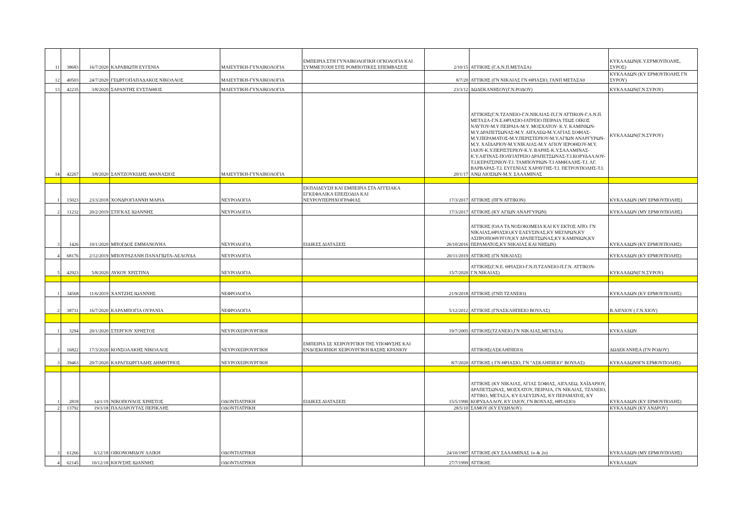| 11 | 38683 | 16/7/2020 | ΚΑΡΑΒΙΩΤΗ ΕΥΓΕΝΙΑ | ΜΑΙΕΥΤΙΚΗ-ΓΥΝΑΙΚΟΛΟΓΙΑ | ΕΜΠΕΙΡΙΑ ΣΤΗ ΓΥΝΑΙΚΟΛΟΓΙΚΗ ΟΓΚΟΛΟΓΙΑ ΚΑΙ ΣΥΜΜΕΤΟΧΗ ΣΤΙΣ ΡΟΜΠΟΤΙΚΕΣ ΕΠΕΜΒΑΣΕΙΣ | 2/10/15 | ΑΤΤΙΚΗΣ (Γ.Α.Ν.Π.ΜΕΤΑΞΑ) | ΚΥΚΛΑΔΩΝ(Κ.Υ.ΕΡΜΟΥΠΟΛΗΣ, ΣΥΡΟΣ) |
| 12 | 40503 | 24/7/2020 | ΓΕΩΡΓΟΠΑΠΑΔΑΚΟΣ ΝΙΚΟΛΑΟΣ | ΜΑΙΕΥΤΙΚΗ-ΓΥΝΑΙΚΟΛΟΓΙΑ | | 8/7/20 | ΑΤΤΙΚΗΣ (ΓΝ ΝΙΚΑΙΑΣ ΓΝ ΘΡΙΑΣΙΟ, ΓΑΝΠ ΜΕΤΑΞΑ0 | ΚΥΚΛΑΔΩΝ (ΚΥ ΕΡΜΟΥΠΟΛΗΣ ΓΝ ΣΥΡΟΥ) |
| 13 | 42235 | 3/8/2020 | ΣΑΡΑΝΤΗΣ ΕΥΣΤΑΘΙΟΣ | ΜΑΙΕΥΤΙΚΗ-ΓΥΝΑΙΚΟΛΟΓΙΑ | | 23/3/12 | ΔΩΔΕΚΑΝΗΣΟΥ(Γ.Ν.ΡΟΔΟΥ) | ΚΥΚΛΑΔΩΝ(Γ.Ν.ΣΥΡΟΥ) |
| 14 | 42267 | 3/8/2020 | ΣΑΝΤΖΟΥΚΙΔΗΣ ΑΘΑΝΑΣΙΟΣ | ΜΑΙΕΥΤΙΚΗ-ΓΥΝΑΙΚΟΛΟΓΙΑ | | 20/1/17 | ΑΤΤΙΚΗΣ(Γ.Ν.ΤΖΑΝΕΙΟ-Γ.Ν.ΝΙΚΑΙΑΣ-Π.Γ.Ν ΑΤΤΙΚΟΝ-Γ.Α.Ν.Π. ΜΕΤΑΞΑ-Γ.Ν.Ε.ΘΡΙΑΣΙΟ-ΙΑΤΡΕΙΟ ΠΕΙΡΑΙΑ ΤΕΩΣ ΟΙΚΟΣ ΝΑΥΤΟΥ-Μ.Υ ΠΕΙΡΑΙΑ-Μ.Υ. ΜΟΣΧΑΤΟΥ- Κ.Υ. ΚΑΜΙΝΙΩΝ-Μ.Υ.ΔΡΑΠΕΤΣΩΝΑΣ-Μ.Υ. ΑΙΓΑΛΕΩ-Μ.Υ.ΑΓΙΑΣ ΣΟΦΙΑΣ-Μ.Υ.ΠΕΡΑΜΑΤΟΣ-Μ.Υ.ΠΕΡΙΣΤΕΡΙΟΥ-Μ.Υ.ΑΓΙΩΝ ΑΝΑΡΓΥΡΩΝ-Μ.Υ. ΧΑΪΔΑΡΙΟΥ-Μ.Υ.ΝΙΚΑΙΑΣ-Μ.Υ ΑΓΙΟΥ ΙΕΡΟΘΕΟΥ-Μ.Υ. ΙΛΙΟΥ-Κ.Υ.ΠΕΡΙΣΤΕΡΙΟΥ-Κ.Υ. ΒΑΡΗΣ-Κ.Υ.ΣΑΛΑΜΙΝΑΣ-Κ.Υ.ΑΙΓΙΝΑΣ-ΠΟΛΥΙΑΤΡΕΙΟ ΔΡΑΠΕΤΣΩΝΑΣ-Τ.Ι.ΚΟΡΥΔΑΛΛΟΥ-Τ.Ι.ΚΕΡΑΤΣΙΝΙΟΥ-Τ.Ι. ΤΑΜΠΟΥΡΙΩΝ-Τ.Ι ΑΜΦΙΑΛΗΣ-Τ.Ι. ΑΓ. ΒΑΡΒΑΡΑΣ-Τ.Ι. ΕΥΓΕΝΙΑΣ ΧΑΡΑΥΓΗΣ-Τ.Ι. ΠΕΤΡΟΥΠΟΛΗΣ-Τ.Ι. ΑΝΩ ΛΙΟΣΙΩΝ-Μ.Υ. ΣΑΛΑΜΙΝΑΣ | ΚΥΚΛΑΔΩΝ(Γ.Ν.ΣΥΡΟΥ) |
| 1 | 15023 | 23/3/2018 | ΧΟΝΔΡΟΓΙΑΝΝΗ ΜΑΡΙΑ | ΝΕΥΡΟΛΟΓΙΑ | ΕΚΠΑΙΔΕΥΣΗ ΚΑΙ ΕΜΠΕΙΡΙΑ ΣΤΑ ΑΓΓΕΙΑΚΑ ΕΓΚΕΦΑΛΙΚΑ ΕΠΕΙΣΟΔΙΑ ΚΑΙ ΝΕΥΡΟΥΠΕΡΗΧΟΓΡΑΦΙΑΣ | 17/3/2017 | ΑΤΤΙΚΗΣ (ΠΓΝ ΑΤΤΙΚΟΝ) | ΚΥΚΛΑΔΩΝ (ΜΥ ΕΡΜΟΥΠΟΛΗΣ) |
| 2 | 11232 | 20/2/2019 | ΣΤΙΓΚΑΣ ΙΩΑΝΝΗΣ | ΝΕΥΡΟΛΟΓΙΑ | | 17/3/2017 | ΑΤΤΙΚΗΣ (ΚΥ ΑΓΙΩΝ ΑΝΑΡΓΥΡΩΝ) | ΚΥΚΛΑΔΩΝ (ΜΥ ΕΡΜΟΥΠΟΛΗΣ) |
| 3 | 1426 | 10/1/2020 | ΜΠΟΓΔΟΣ ΕΜΜΑΝΟΥΗΛ | ΝΕΥΡΟΛΟΓΙΑ | ΕΙΔΙΚΕΣ ΔΙΑΤΑΞΕΙΣ | 26/10/2016 | ΑΤΤΙΚΗΣ (ΌΛΑ ΤΑ ΝΟΣΟΚΟΜΕΙΑ ΚΑΙ ΚΥ ΕΚΤΟΣ ΑΠΌ: ΓΝ ΝΙΚΑΙΑΣ,ΘΡΙΑΣΙΟ,ΚΥ ΕΛΕΥΣΙΝΑΣ,ΚΥ ΜΕΓΑΡΩΝ,ΚΥ ΑΣΠΡΟΠΟΘΥΡΓΟΥ,ΚΥ ΔΡΑΠΕΤΣΩΝΑΣ,ΚΥ ΚΑΜΙΝΙΩΝ,ΚΥ ΠΕΡΑΜΑΤΟΣ,ΚΥ ΝΙΚΑΙΑΣ ΚΑΙ ΝΗΣΩΝ) | ΚΥΚΛΑΔΩΝ (ΚΥ ΕΡΜΟΥΠΟΛΗΣ) |
| 4 | 68176 | 2/12/2019 | ΜΠΟΥΡΑΖΑΝΗ ΠΑΝΑΓΙΩΤΑ-ΛΕΛΟΥΔΑ | ΝΕΥΡΟΛΟΓΙΑ | | 20/11/2019 | ΑΤΤΙΚΗΣ (ΓΝ ΝΙΚΑΙΑΣ) | ΚΥΚΛΑΔΩΝ (ΚΥ ΕΡΜΟΥΠΟΛΗΣ) |
| 5 | 42923 | 5/8/2020 | ΛΥΚΟΥ ΧΡΙΣΤΙΝΑ | ΝΕΥΡΟΛΟΓΙΑ | | 15/7/2020 | ΑΤΤΙΚΗΣ(Γ.Ν.Ε. ΘΡΙΑΣΙΟ-Γ.Ν.Π.ΤΖΑΝΕΙΟ-Π.Γ.Ν. ΑΤΤΙΚΟΝ-Γ.Ν.ΝΙΚΑΙΑΣ) | ΚΥΚΛΑΔΩΝ(Γ.Ν.ΣΥΡΟΥ) |
| 1 | 34568 | 11/6/2019 | ΧΑΝΤΖΗΣ ΙΩΑΝΝΗΣ | ΝΕΦΡΟΛΟΓΙΑ | | 21/9/2018 | ΑΤΤΙΚΗΣ (ΓΝΠ ΤΖΑΝΕΙΟ) | ΚΥΚΛΑΔΩΝ (ΚΥ ΕΡΜΟΥΠΟΛΗΣ) |
| 2 | 38731 | 16/7/2020 | ΚΑΡΑΜΠΟΓΙΑ ΟΥΡΑΝΙΑ | ΝΕΦΡΟΛΟΓΙΑ | | 5/12/2012 | ΑΤΤΙΚΗΣ (ΓΝΑΣΚΛΗΠΙΕΙΟ ΒΟΥΛΑΣ) | Β.ΑΙΓΑΙΟΥ ( Γ.Ν.ΧΙΟΥ) |
| 1 | 3294 | 20/1/2020 | ΣΤΕΡΓΙΟΥ ΧΡΗΣΤΟΣ | ΝΕΥΡΟΧΕΙΡΟΥΡΓΙΚΗ | | 19/7/2005 | ΑΤΤΙΚΗΣ(ΤΖΑΝΕΙΟ,ΓΝ ΝΙΚΑΙΑΣ,ΜΕΤΑΞΑ) | ΚΥΚΛΑΔΩΝ |
| 2 | 16822 | 17/3/2020 | ΚΟΝΣΟΛΑΚΗΣ ΝΙΚΟΛΑΟΣ | ΝΕΥΡΟΧΕΙΡΟΥΡΓΙΚΗ | ΕΜΠΕΙΡΙΑ ΣΕ ΧΕΙΡΟΥΡΓΙΚΗ ΤΗΣ ΥΠΟΦΥΣΗΣ ΚΑΙ ΕΝΔΟΣΚΟΠΙΚΗ ΧΕΙΡΟΥΡΓΙΚΗ ΒΑΣΗΣ ΚΡΑΝΙΟΥ | | ΑΤΤΙΚΗΣ(ΑΣΚΛΗΠΙΕΙΟ) | ΔΩΔΕΚΑΝΗΣΑ (ΓΝ ΡΟΔΟΥ) |
| 3 | 39463 | 20/7/2020 | ΚΑΡΑΓΕΩΡΓΙΑΔΗΣ ΔΗΜΗΤΡΙΟΣ | ΝΕΥΡΟΧΕΙΡΟΥΡΓΙΚΗ | | 8/7/2020 | ΑΤΤΙΚΗΣ ( ΓΝ ΘΡΙΑΣΙΟ, ΓΝ "ΑΣΚΛΗΠΙΕΙΟ" ΒΟΥΛΑΣ) | ΚΥΚΛΑΔΩΝ9ΓΝ ΕΡΜΟΥΠΟΛΗΣ) |
| 1 | 2818 | 14/1/19 | ΝΙΚΟΠΟΥΛΟΣ ΧΡΗΣΤΟΣ | ΟΔΟΝΤΙΑΤΡΙΚΗ | ΕΙΔΙΚΕΣ ΔΙΑΤΑΞΕΙΣ | 15/5/1990 | ΑΤΤΙΚΗΣ (ΚΥ ΝΙΚΑΙΑΣ, ΑΓΙΑΣ ΣΟΦΙΑΣ, ΑΙΓΑΛΕΩ, ΧΑΪΔΑΡΙΟΥ, ΔΡΑΠΕΤΣΩΝΑΣ, ΜΟΣΧΑΤΟΥ, ΠΕΙΡΑΙΑ, ΓΝ ΝΙΚΑΙΑΣ, ΤΖΑΝΕΙΟ, ΑΤΤΙΚΟ, ΜΕΤΑΞΑ, ΚΥ ΕΛΕΥΣΙΝΑΣ, ΚΥ ΠΕΡΑΜΑΤΟΣ, ΚΥ ΚΟΡΥΔΑΛΛΟΥ, ΚΥ ΙΛΙΟΥ, ΓΝ ΒΟΥΛΑΣ, ΘΡΙΑΣΙΟ) | ΚΥΚΛΑΔΩΝ (ΚΥ ΕΡΜΟΥΠΟΛΗΣ) |
| 2 | 13792 | 19/3/18 | ΠΑΛΙΑΡΟΥΤΑΣ ΠΕΡΙΚΛΗΣ | ΟΔΟΝΤΙΑΤΡΙΚΗ | | 28/5/10 | ΣΑΜΟΥ (ΚΥ ΕΥΔΗΛΟΥ) | ΚΥΚΛΑΔΩΝ (ΚΥ ΑΝΔΡΟΥ) |
| 3 | 61266 | 6/12/18 | ΟΙΚΟΝΟΜΙΔΟΥ ΑΛΙΚΗ | ΟΔΟΝΤΙΑΤΡΙΚΗ | | 24/10/1997 | ΑΤΤΙΚΗΣ (ΚΥ ΣΑΛΑΜΙΝΑΣ 1ο & 2ο) | ΚΥΚΛΑΔΩΝ (ΜΥ ΕΡΜΟΥΠΟΛΗΣ) |
| 4 | 62145 | 10/12/18 | ΚΙΟΥΣΗΣ ΙΩΑΝΝΗΣ | ΟΔΟΝΤΙΑΤΡΙΚΗ | | 27/7/1999 | ΑΤΤΙΚΗΣ | ΚΥΚΛΑΔΩΝ |